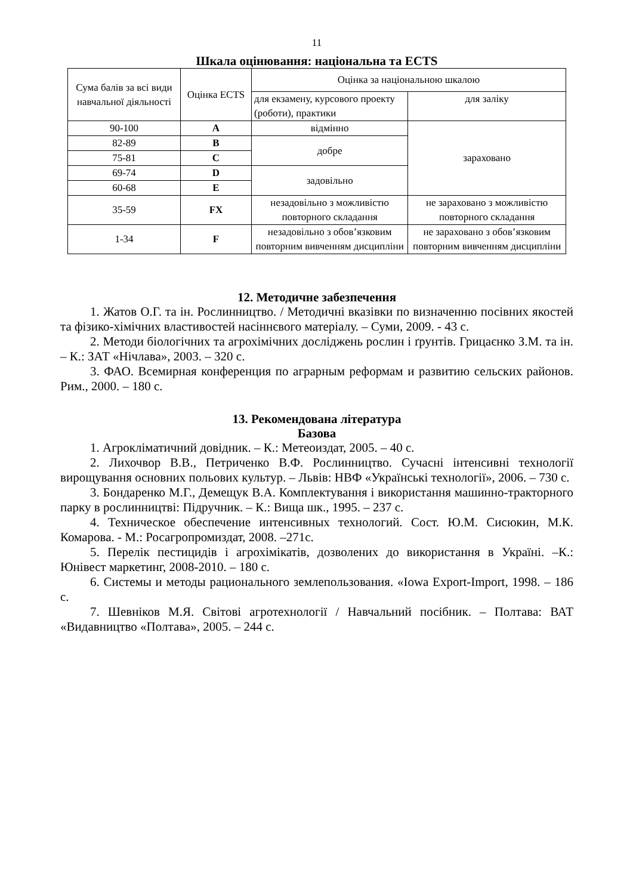11
Шкала оцінювання: національна та ECTS
| Сума балів за всі види навчальної діяльності | Оцінка ECTS | Оцінка за національною шкалою | |
| | | для екзамену, курсового проекту (роботи), практики | для заліку |
| 90-100 | A | відмінно | зараховано |
| 82-89 | B | добре | |
| 75-81 | C | | |
| 69-74 | D | задовільно | |
| 60-68 | E | | |
| 35-59 | FX | незадовільно з можливістю повторного складання | не зараховано з можливістю повторного складання |
| 1-34 | F | незадовільно з обов’язковим повторним вивченням дисципліни | не зараховано з обов’язковим повторним вивченням дисципліни |
12. Методичне забезпечення
1. Жатов О.Г. та ін. Рослинництво. / Методичні вказівки по визначенню посівних якостей та фізико-хімічних властивостей насіннєвого матеріалу. – Суми, 2009. - 43 с.
2. Методи біологічних та агрохімічних досліджень рослин і ґрунтів. Грицаєнко З.М. та ін. – К.: ЗАТ «Нічлава», 2003. – 320 с.
3. ФАО. Всемирная конференция по аграрным реформам и развитию сельских районов. Рим., 2000. – 180 с.
13. Рекомендована література
Базова
1. Агрокліматичний довідник. – К.: Метеоиздат, 2005. – 40 с.
2. Лихочвор В.В., Петриченко В.Ф. Рослинництво. Сучасні інтенсивні технології вирощування основних польових культур. – Львів: НВФ «Українські технології», 2006. – 730 с.
3. Бондаренко М.Г., Демещук В.А. Комплектування і використання машинно-тракторного парку в рослинництві: Підручник. – К.: Вища шк., 1995. – 237 с.
4. Техническое обеспечение интенсивных технологий. Сост. Ю.М. Сисюкин, М.К. Комарова. - М.: Росагропромиздат, 2008. –271с.
5. Перелік пестицидів і агрохімікатів, дозволених до використання в Україні. –К.: Юнівест маркетинг, 2008-2010. – 180 с.
6. Системы и методы рационального землепользования. «Iowa Export-Import, 1998. – 186 с.
7. Шевніков М.Я. Світові агротехнології / Навчальний посібник. – Полтава: ВАТ «Видавництво «Полтава», 2005. – 244 с.